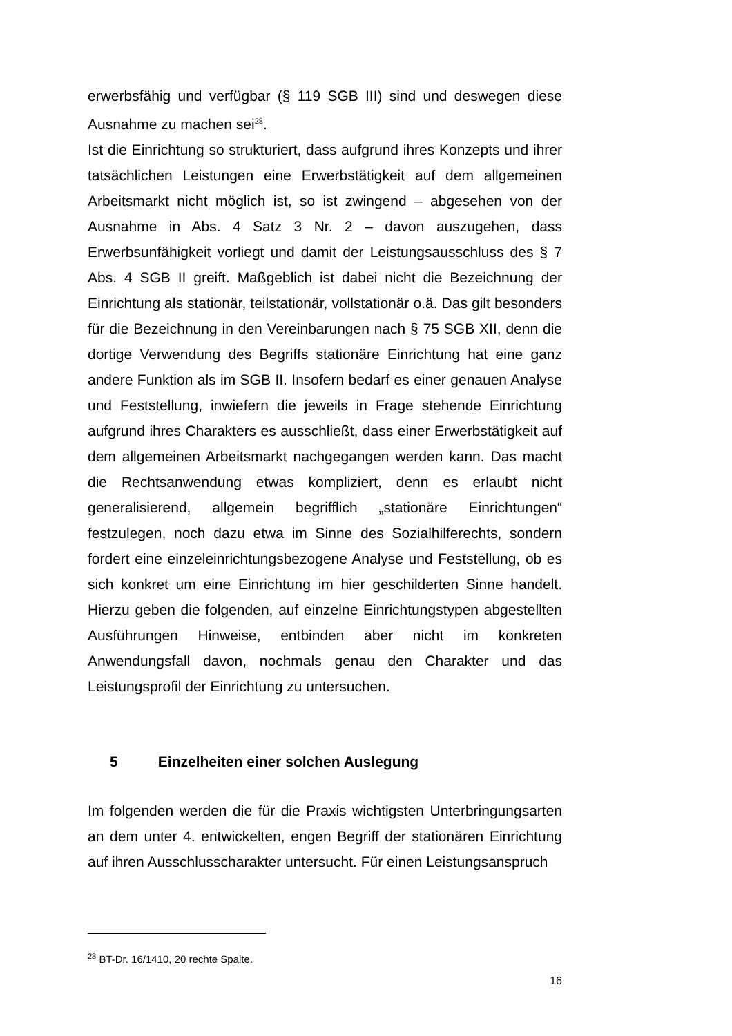erwerbsfähig und verfügbar (§ 119 SGB III) sind und deswegen diese Ausnahme zu machen sei<sup>28</sup>.
Ist die Einrichtung so strukturiert, dass aufgrund ihres Konzepts und ihrer tatsächlichen Leistungen eine Erwerbstätigkeit auf dem allgemeinen Arbeitsmarkt nicht möglich ist, so ist zwingend – abgesehen von der Ausnahme in Abs. 4 Satz 3 Nr. 2 – davon auszugehen, dass Erwerbsunfähigkeit vorliegt und damit der Leistungsausschluss des § 7 Abs. 4 SGB II greift. Maßgeblich ist dabei nicht die Bezeichnung der Einrichtung als stationär, teilstationär, vollstationär o.ä. Das gilt besonders für die Bezeichnung in den Vereinbarungen nach § 75 SGB XII, denn die dortige Verwendung des Begriffs stationäre Einrichtung hat eine ganz andere Funktion als im SGB II. Insofern bedarf es einer genauen Analyse und Feststellung, inwiefern die jeweils in Frage stehende Einrichtung aufgrund ihres Charakters es ausschließt, dass einer Erwerbstätigkeit auf dem allgemeinen Arbeitsmarkt nachgegangen werden kann. Das macht die Rechtsanwendung etwas kompliziert, denn es erlaubt nicht generalisierend, allgemein begrifflich „stationäre Einrichtungen“ festzulegen, noch dazu etwa im Sinne des Sozialhilferechts, sondern fordert eine einzeleinrichtungsbezogene Analyse und Feststellung, ob es sich konkret um eine Einrichtung im hier geschilderten Sinne handelt. Hierzu geben die folgenden, auf einzelne Einrichtungstypen abgestellten Ausführungen Hinweise, entbinden aber nicht im konkreten Anwendungsfall davon, nochmals genau den Charakter und das Leistungsprofil der Einrichtung zu untersuchen.
5 Einzelheiten einer solchen Auslegung
Im folgenden werden die für die Praxis wichtigsten Unterbringungsarten an dem unter 4. entwickelten, engen Begriff der stationären Einrichtung auf ihren Ausschlusscharakter untersucht. Für einen Leistungsanspruch
<sup>28</sup> BT-Dr. 16/1410, 20 rechte Spalte.
16